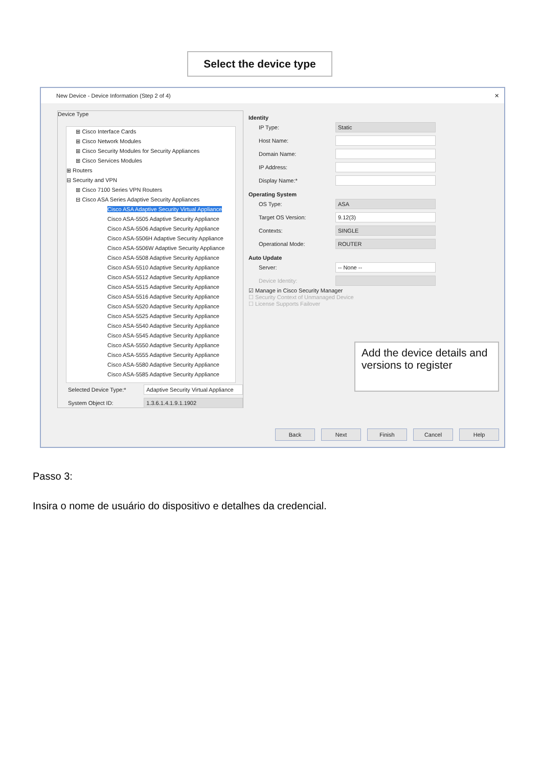Select the device type
New Device - Device Information (Step 2 of 4) ✕
Device Type
⊞ Cisco Interface Cards
⊞ Cisco Network Modules
⊞ Cisco Security Modules for Security Appliances
⊞ Cisco Services Modules
⊞ Routers
⊟ Security and VPN
⊞ Cisco 7100 Series VPN Routers
⊟ Cisco ASA Series Adaptive Security Appliances
Cisco ASA Adaptive Security Virtual Appliance
Cisco ASA-5505 Adaptive Security Appliance
Cisco ASA-5506 Adaptive Security Appliance
Cisco ASA-5506H Adaptive Security Appliance
Cisco ASA-5506W Adaptive Security Appliance
Cisco ASA-5508 Adaptive Security Appliance
Cisco ASA-5510 Adaptive Security Appliance
Cisco ASA-5512 Adaptive Security Appliance
Cisco ASA-5515 Adaptive Security Appliance
Cisco ASA-5516 Adaptive Security Appliance
Cisco ASA-5520 Adaptive Security Appliance
Cisco ASA-5525 Adaptive Security Appliance
Cisco ASA-5540 Adaptive Security Appliance
Cisco ASA-5545 Adaptive Security Appliance
Cisco ASA-5550 Adaptive Security Appliance
Cisco ASA-5555 Adaptive Security Appliance
Cisco ASA-5580 Adaptive Security Appliance
Cisco ASA-5585 Adaptive Security Appliance
Selected Device Type:* Adaptive Security Virtual Appliance
System Object ID: 1.3.6.1.4.1.9.1.1902
Identity
IP Type: Static
Host Name:
Domain Name:
IP Address:
Display Name:*
Operating System
OS Type: ASA
Target OS Version: 9.12(3)
Contexts: SINGLE
Operational Mode: ROUTER
Auto Update
Server: -- None --
Device Identity:
☑ Manage in Cisco Security Manager
☐ Security Context of Unmanaged Device
☐ License Supports Failover
Back Next Finish Cancel Help
Add the device details and versions to register
Passo 3:
Insira o nome de usuário do dispositivo e detalhes da credencial.